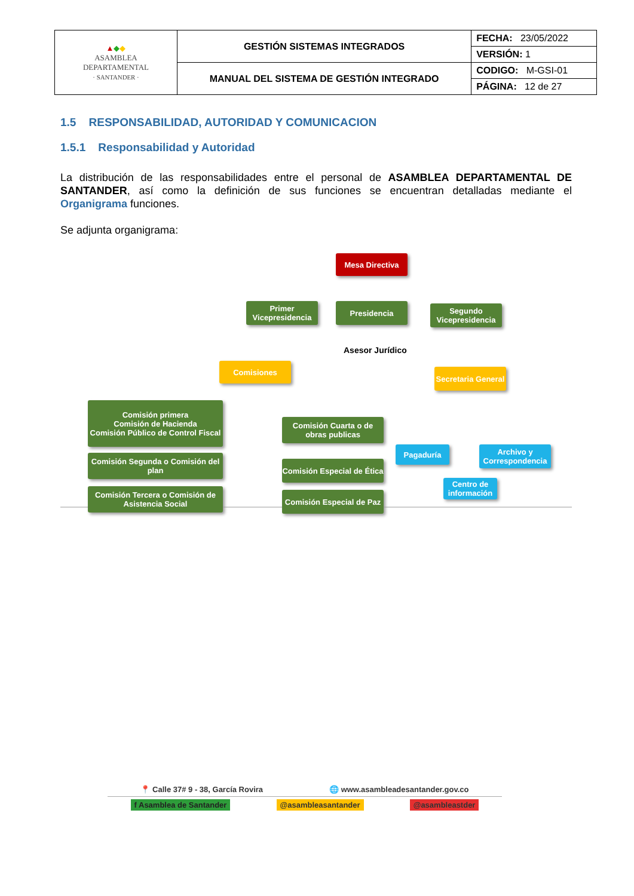| ▲ ◆ ◆ ASAMBLEA DEPARTAMENTAL · SANTANDER · | GESTIÓN SISTEMAS INTEGRADOS | FECHA: 23/05/2022 |
| | | VERSIÓN: 1 |
| | MANUAL DEL SISTEMA DE GESTIÓN INTEGRADO | CODIGO: M-GSI-01 |
| | | PÁGINA: 12 de 27 |
1.5 RESPONSABILIDAD, AUTORIDAD Y COMUNICACION
1.5.1 Responsabilidad y Autoridad
La distribución de las responsabilidades entre el personal de ASAMBLEA DEPARTAMENTAL DE SANTANDER, así como la definición de sus funciones se encuentran detalladas mediante el Organigrama funciones.
Se adjunta organigrama:
Mesa Directiva
Primer Vicepresidencia
Presidencia
Segundo Vicepresidencia
Asesor Jurídico
Comisiones
Secretaria General
Comisión primera
Comisión de Hacienda
Comisión Público de Control Fiscal
Comisión Segunda o Comisión del plan
Comisión Tercera o Comisión de Asistencia Social
Comisión Cuarta o de obras publicas
Comisión Especial de Ética
Comisión Especial de Paz
Pagaduría
Archivo y Correspondencia
Centro de información
📍 Calle 37# 9 - 38, García Rovira 🌐 www.asambleadesantander.gov.co
f Asamblea de Santander @asambleasantander @asambleastder